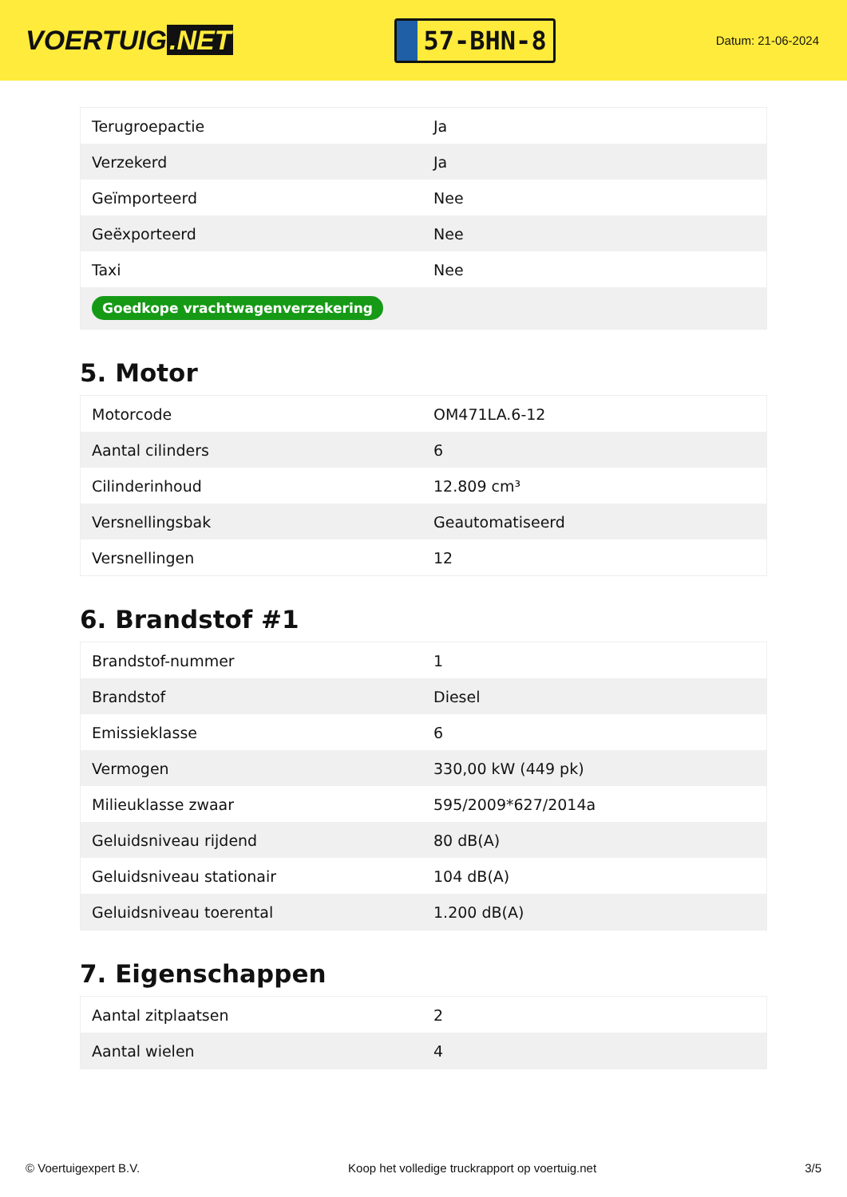VOERTUIG.NET
57-BHN-8
Datum: 21-06-2024
| Terugroepactie | Ja |
| Verzekerd | Ja |
| Geïmporteerd | Nee |
| Geëxporteerd | Nee |
| Taxi | Nee |
| Goedkope vrachtwagenverzekering | |
5. Motor
| Motorcode | OM471LA.6-12 |
| Aantal cilinders | 6 |
| Cilinderinhoud | 12.809 cm³ |
| Versnellingsbak | Geautomatiseerd |
| Versnellingen | 12 |
6. Brandstof #1
| Brandstof-nummer | 1 |
| Brandstof | Diesel |
| Emissieklasse | 6 |
| Vermogen | 330,00 kW (449 pk) |
| Milieuklasse zwaar | 595/2009*627/2014a |
| Geluidsniveau rijdend | 80 dB(A) |
| Geluidsniveau stationair | 104 dB(A) |
| Geluidsniveau toerental | 1.200 dB(A) |
7. Eigenschappen
| Aantal zitplaatsen | 2 |
| Aantal wielen | 4 |
© Voertuigexpert B.V. Koop het volledige truckrapport op voertuig.net 3/5